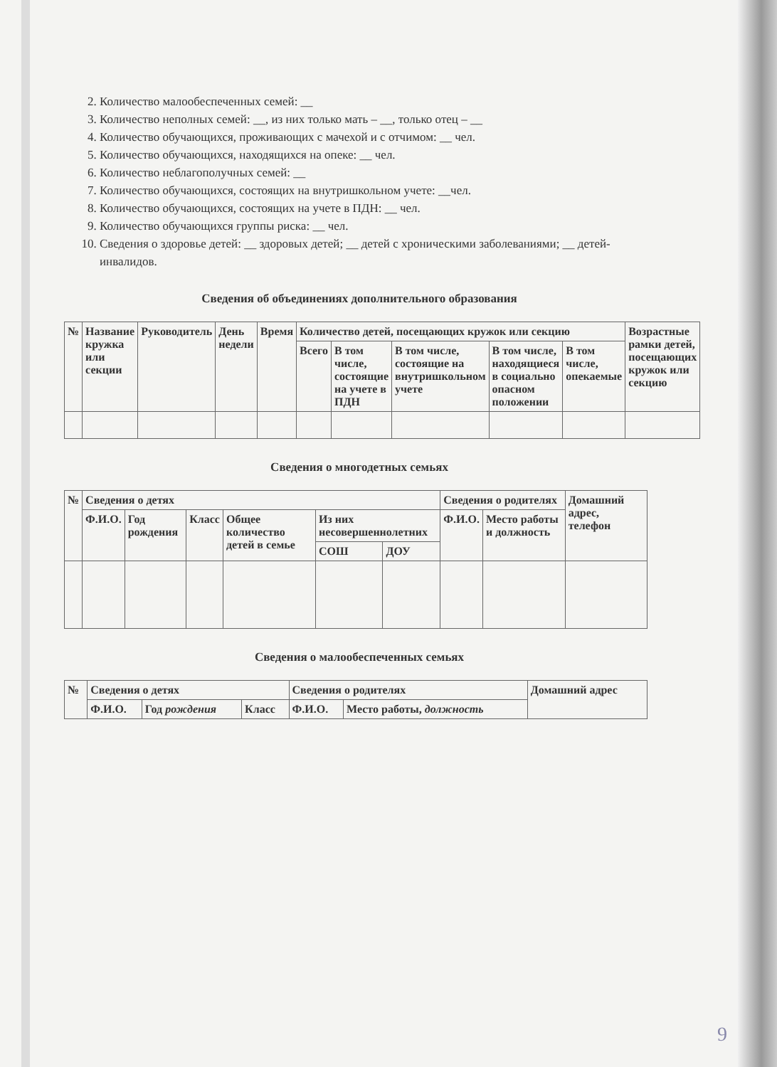2. Количество малообеспеченных семей: __
3. Количество неполных семей: __, из них только мать – __, только отец – __
4. Количество обучающихся, проживающих с мачехой и с отчимом: __ чел.
5. Количество обучающихся, находящихся на опеке: __ чел.
6. Количество неблагополучных семей: __
7. Количество обучающихся, состоящих на внутришкольном учете: __чел.
8. Количество обучающихся, состоящих на учете в ПДН: __ чел.
9. Количество обучающихся группы риска: __ чел.
10. Сведения о здоровье детей: __ здоровых детей; __ детей с хроническими заболеваниями; __ детей-инвалидов.
Сведения об объединениях дополнительного образования
| № | Название кружка или секции | Руководитель | День недели | Время | Количество детей, посещающих кружок или секцию | | | | | Возрастные рамки детей, посещающих кружок или секцию |
| --- | --- | --- | --- | --- | --- | --- | --- | --- | --- | --- |
| | | | | | Всего | В том числе, состоящие на учете в ПДН | В том числе, состоящие на внутришкольном учете | В том числе, находящиеся в социально опасном положении | В том числе, опекаемые | |
Сведения о многодетных семьях
| № | Сведения о детях | | | | | | Сведения о родителях | | Домашний адрес, телефон |
| --- | --- | --- | --- | --- | --- | --- | --- | --- | --- |
| | Ф.И.О. | Год рождения | Класс | Общее количество детей в семье | Из них несовершеннолетних | | Ф.И.О. | Место работы и должность | |
| | | | | | СОШ | ДОУ | | | |
Сведения о малообеспеченных семьях
| № | Сведения о детях | | | Сведения о родителях | | Домашний адрес |
| --- | --- | --- | --- | --- | --- | --- |
| | Ф.И.О. | Год рождения | Класс | Ф.И.О. | Место работы, должность | |
9